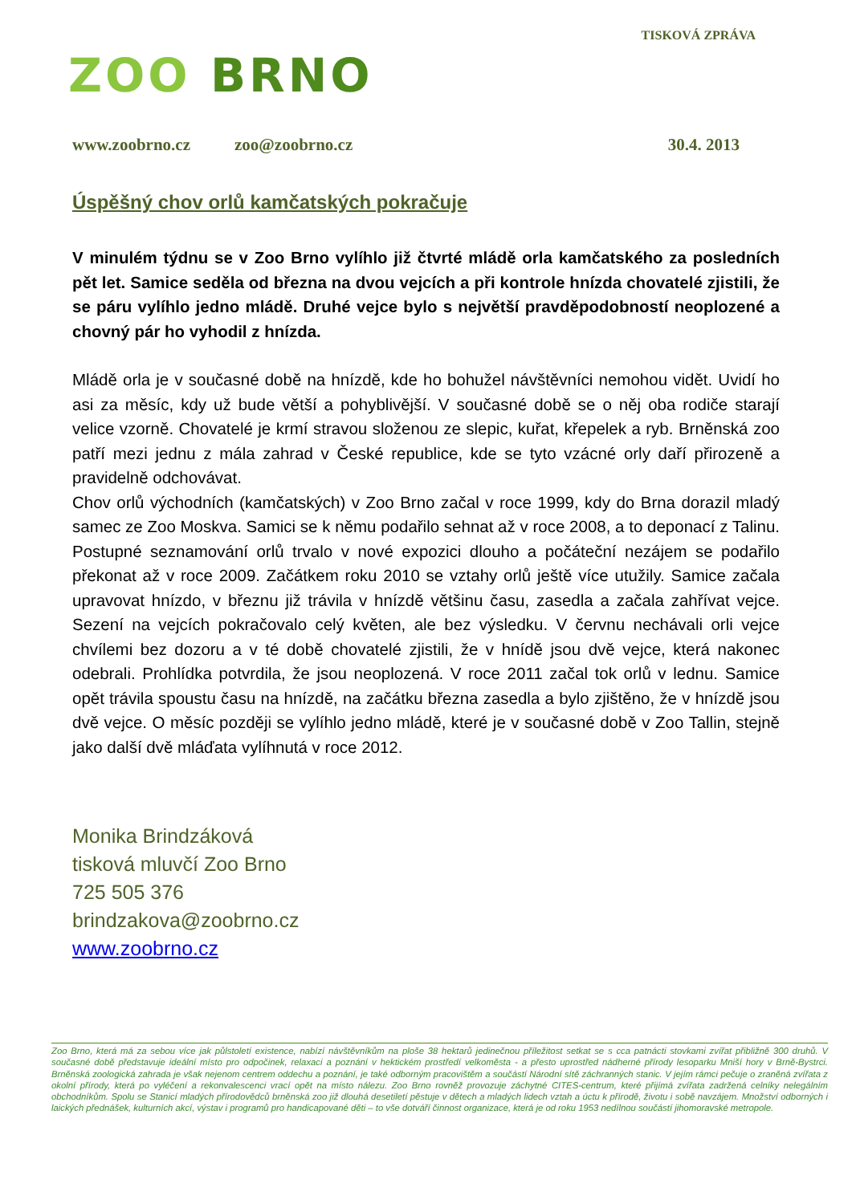ZOO BRNO
TISKOVÁ ZPRÁVA
www.zoobrno.cz zoo@zoobrno.cz 30.4. 2013
Úspěšný chov orlů kamčatských pokračuje
V minulém týdnu se v Zoo Brno vylíhlo již čtvrté mládě orla kamčatského za posledních pět let. Samice seděla od března na dvou vejcích a při kontrole hnízda chovatelé zjistili, že se páru vylíhlo jedno mládě. Druhé vejce bylo s největší pravděpodobností neoplozené a chovný pár ho vyhodil z hnízda.
Mládě orla je v současné době na hnízdě, kde ho bohužel návštěvníci nemohou vidět. Uvidí ho asi za měsíc, kdy už bude větší a pohyblivější. V současné době se o něj oba rodiče starají velice vzorně. Chovatelé je krmí stravou složenou ze slepic, kuřat, křepelek a ryb. Brněnská zoo patří mezi jednu z mála zahrad v České republice, kde se tyto vzácné orly daří přirozeně a pravidelně odchovávat.
Chov orlů východních (kamčatských) v Zoo Brno začal v roce 1999, kdy do Brna dorazil mladý samec ze Zoo Moskva. Samici se k němu podařilo sehnat až v roce 2008, a to deponací z Talinu. Postupné seznamování orlů trvalo v nové expozici dlouho a počáteční nezájem se podařilo překonat až v roce 2009. Začátkem roku 2010 se vztahy orlů ještě více utužily. Samice začala upravovat hnízdo, v březnu již trávila v hnízdě většinu času, zasedla a začala zahřívat vejce. Sezení na vejcích pokračovalo celý květen, ale bez výsledku. V červnu nechávali orli vejce chvílemi bez dozoru a v té době chovatelé zjistili, že v hnídě jsou dvě vejce, která nakonec odebrali. Prohlídka potvrdila, že jsou neoplozená. V roce 2011 začal tok orlů v lednu. Samice opět trávila spoustu času na hnízdě, na začátku března zasedla a bylo zjištěno, že v hnízdě jsou dvě vejce. O měsíc později se vylíhlo jedno mládě, které je v současné době v Zoo Tallin, stejně jako další dvě mláďata vylíhnutá v roce 2012.
Monika Brindzáková
tisková mluvčí Zoo Brno
725 505 376
brindzakova@zoobrno.cz
www.zoobrno.cz
Zoo Brno, která má za sebou více jak půlstoletí existence, nabízí návštěvníkům na ploše 38 hektarů jedinečnou příležitost setkat se s cca patnácti stovkami zvířat přibližně 300 druhů. V současné době představuje ideální místo pro odpočinek, relaxaci a poznání v hektickém prostředí velkoměsta - a přesto uprostřed nádherné přírody lesoparku Mniší hory v Brně-Bystrci. Brněnská zoologická zahrada je však nejenom centrem oddechu a poznání, je také odborným pracovištěm a součástí Národní sítě záchranných stanic. V jejím rámci pečuje o zraněná zvířata z okolní přírody, která po vyléčení a rekonvalescenci vrací opět na místo nálezu. Zoo Brno rovněž provozuje záchytné CITES-centrum, které přijímá zvířata zadržená celníky nelegálním obchodníkům. Spolu se Stanicí mladých přírodovědců brněnská zoo již dlouhá desetiletí pěstuje v dětech a mladých lidech vztah a úctu k přírodě, životu i sobě navzájem. Množství odborných i laických přednášek, kulturních akcí, výstav i programů pro handicapované děti – to vše dotváří činnost organizace, která je od roku 1953 nedílnou součástí jihomoravské metropole.